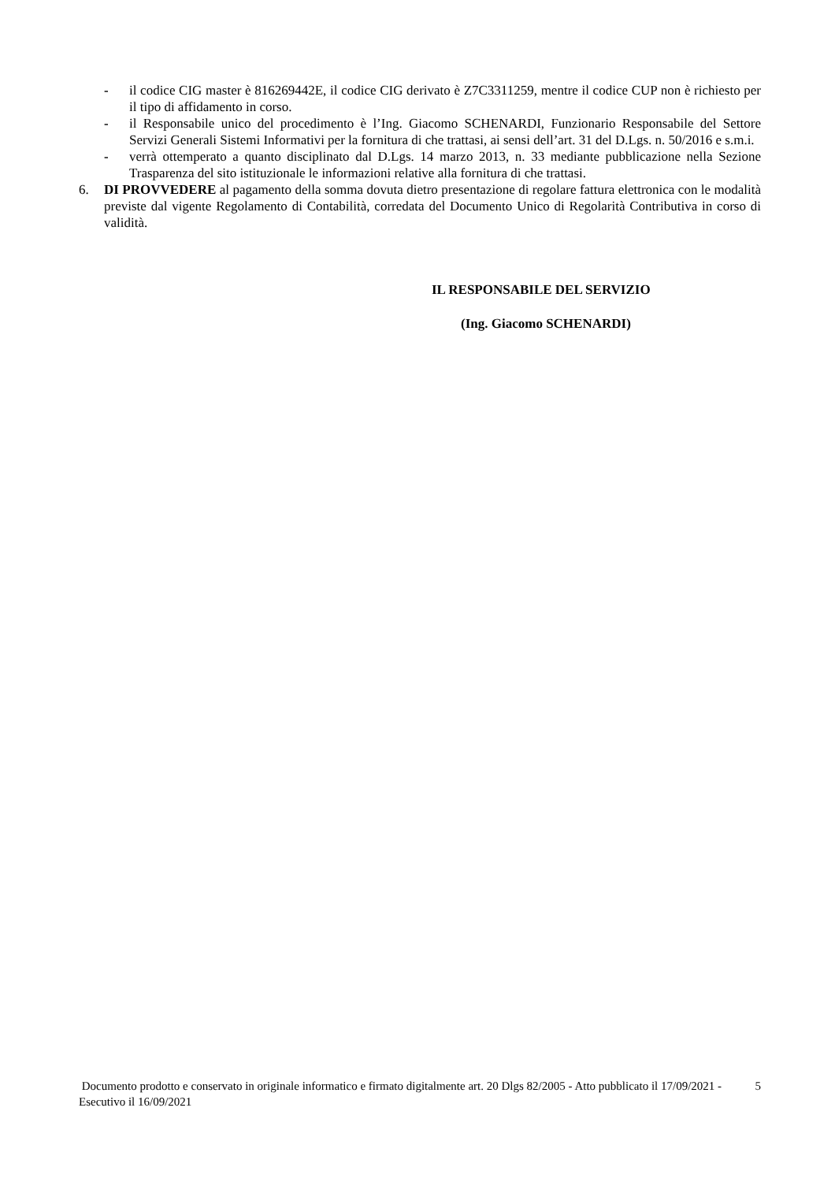- il codice CIG master è 816269442E, il codice CIG derivato è Z7C3311259, mentre il codice CUP non è richiesto per il tipo di affidamento in corso.
- il Responsabile unico del procedimento è l’Ing. Giacomo SCHENARDI, Funzionario Responsabile del Settore Servizi Generali Sistemi Informativi per la fornitura di che trattasi, ai sensi dell’art. 31 del D.Lgs. n. 50/2016 e s.m.i.
- verrà ottemperato a quanto disciplinato dal D.Lgs. 14 marzo 2013, n. 33 mediante pubblicazione nella Sezione Trasparenza del sito istituzionale le informazioni relative alla fornitura di che trattasi.
6. DI PROVVEDERE al pagamento della somma dovuta dietro presentazione di regolare fattura elettronica con le modalità previste dal vigente Regolamento di Contabilità, corredata del Documento Unico di Regolarità Contributiva in corso di validità.
IL RESPONSABILE DEL SERVIZIO
(Ing. Giacomo SCHENARDI)
Documento prodotto e conservato in originale informatico e firmato digitalmente art. 20 Dlgs 82/2005 - Atto pubblicato il 17/09/2021 - Esecutivo il 16/09/2021 5